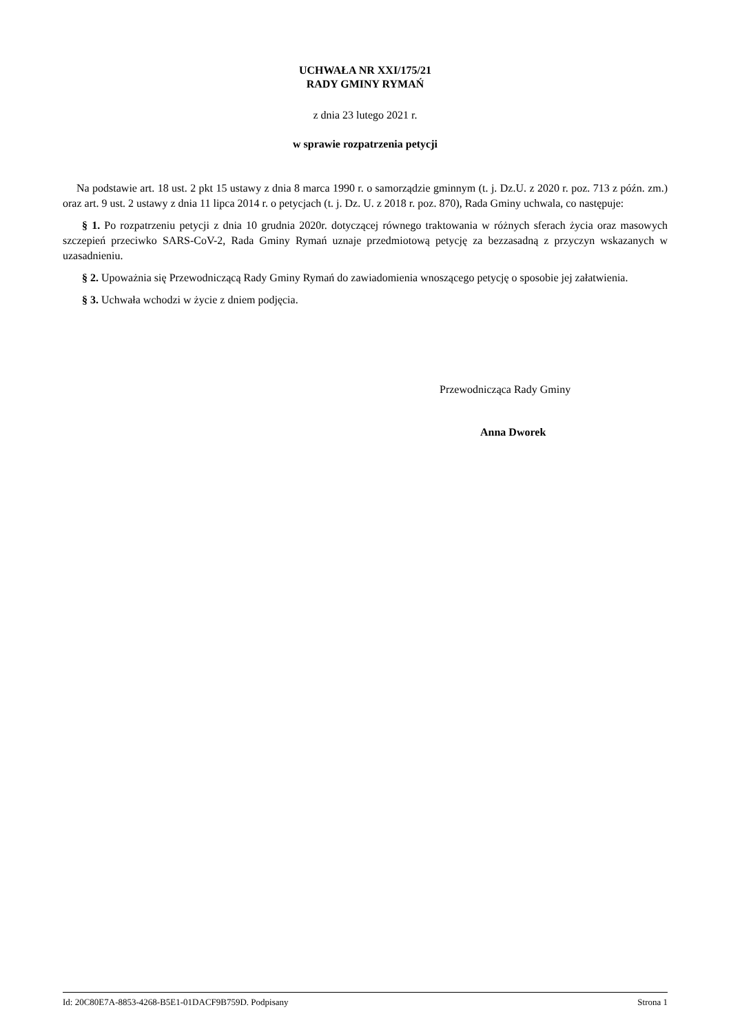UCHWAŁA NR XXI/175/21
RADY GMINY RYMAŃ
z dnia 23 lutego 2021 r.
w sprawie rozpatrzenia petycji
Na podstawie art. 18 ust. 2 pkt 15 ustawy z dnia 8 marca 1990 r. o samorządzie gminnym (t. j. Dz.U. z 2020 r. poz. 713 z późn. zm.) oraz art. 9 ust. 2 ustawy z dnia 11 lipca 2014 r. o petycjach (t. j. Dz. U. z 2018 r. poz. 870), Rada Gminy uchwala, co następuje:
§ 1. Po rozpatrzeniu petycji z dnia 10 grudnia 2020r. dotyczącej równego traktowania w różnych sferach życia oraz masowych szczepień przeciwko SARS-CoV-2, Rada Gminy Rymań uznaje przedmiotową petycję za bezzasadną z przyczyn wskazanych w uzasadnieniu.
§ 2. Upoważnia się Przewodniczącą Rady Gminy Rymań do zawiadomienia wnoszącego petycję o sposobie jej załatwienia.
§ 3. Uchwała wchodzi w życie z dniem podjęcia.
Przewodnicząca Rady Gminy
Anna Dworek
Id: 20C80E7A-8853-4268-B5E1-01DACF9B759D. Podpisany Strona 1